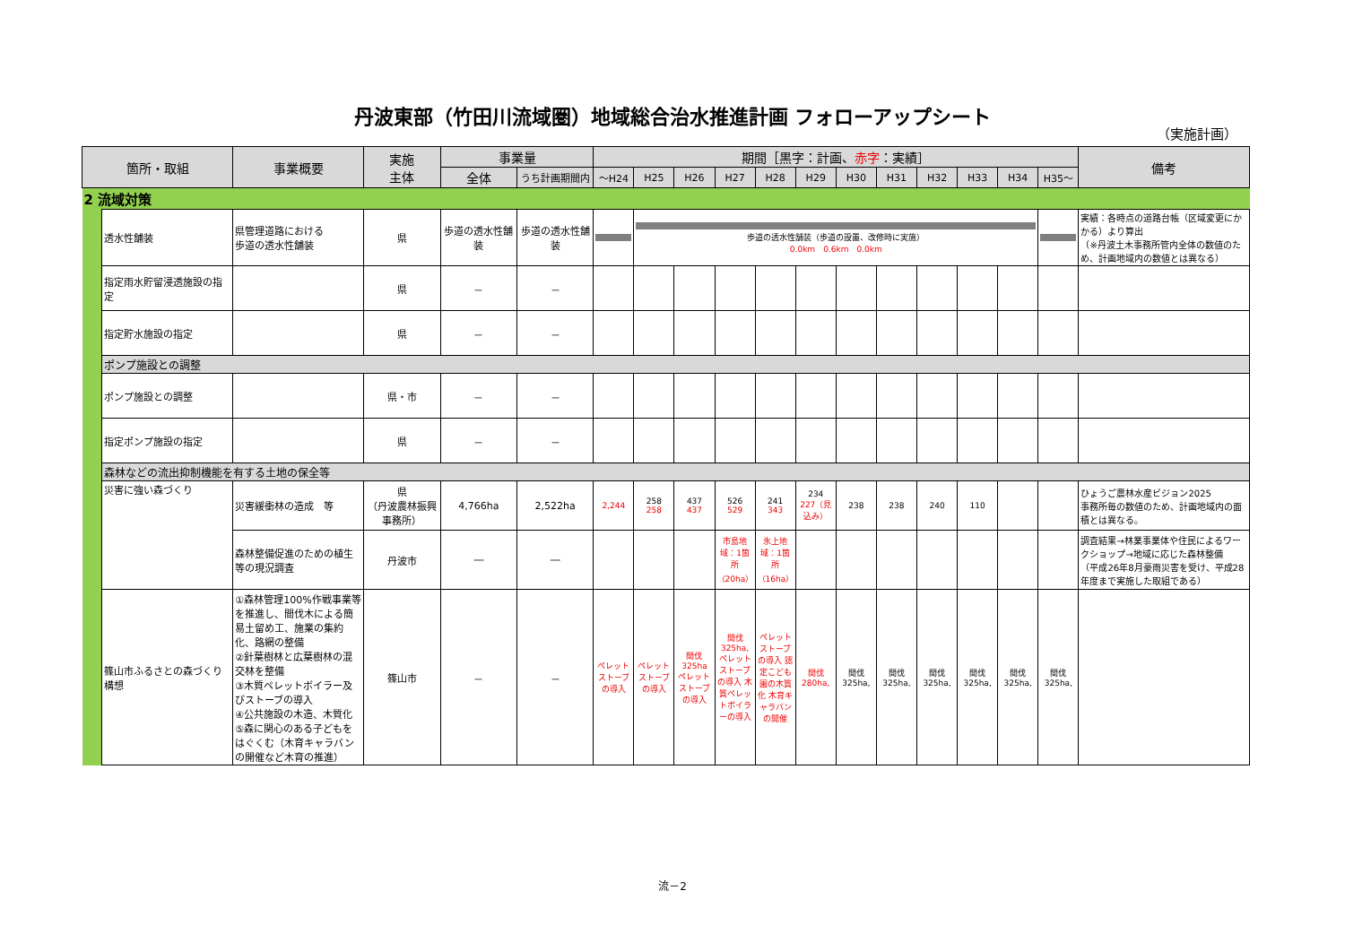丹波東部（竹田川流域圏）地域総合治水推進計画 フォローアップシート
（実施計画）
| 箇所・取組 | | 事業概要 | 実施 主体 | 事業量 | | 期間［黒字：計画、 赤字 ：実績］ | | | | | | | | | | | | 備考 |
| --- | --- | --- | --- | --- | --- | --- | --- | --- | --- | --- | --- | --- | --- | --- | --- | --- | --- | --- |
| | | | | 全体 | うち計画期間内 | ～H24 | H25 | H26 | H27 | H28 | H29 | H30 | H31 | H32 | H33 | H34 | H35～ | |
| 2 流域対策 | | | | | | | | | | | | | | | | | | |
| | 透水性舗装 | 県管理道路における 歩道の透水性舗装 | 県 | 歩道の透水性舗装 | 歩道の透水性舗装 | | 歩道の透水性舗装（歩道の設置、改修時に実施） 0.0km 0.6km 0.0km | | | | | | | | | | | 実績：各時点の道路台帳（区域変更にかかる）より算出 （※丹波土木事務所管内全体の数値のため、計画地域内の数値とは異なる） |
| | 指定雨水貯留浸透施設の指定 | | 県 | － | － | | | | | | | | | | | | | |
| | 指定貯水施設の指定 | | 県 | － | － | | | | | | | | | | | | | |
| | ポンプ施設との調整 | | | | | | | | | | | | | | | | | |
| | ポンプ施設との調整 | | 県・市 | － | － | | | | | | | | | | | | | |
| | 指定ポンプ施設の指定 | | 県 | － | － | | | | | | | | | | | | | |
| | 森林などの流出抑制機能を有する土地の保全等 | | | | | | | | | | | | | | | | | |
| | 災害に強い森づくり | 災害緩衝林の造成 等 | 県 （丹波農林振興事務所） | 4,766ha | 2,522ha | 2,244 | 258 258 | 437 437 | 526 529 | 241 343 | 234 227（見込み） | 238 | 238 | 240 | 110 | | | ひょうご農林水産ビジョン2025 事務所毎の数値のため、計画地域内の面積とは異なる。 |
| | | 森林整備促進のための植生等の現況調査 | 丹波市 | ― | ― | | | | 市島地域：1箇所（20ha） | 氷上地域：1箇所（16ha） | | | | | | | | 調査結果→林業事業体や住民によるワークショップ→地域に応じた森林整備 （平成26年8月豪雨災害を受け、平成28年度まで実施した取組である） |
| | 篠山市ふるさとの森づくり構想 | ①森林管理100%作戦事業等を推進し、間伐木による簡易土留め工、施業の集約化、路網の整備 ②針葉樹林と広葉樹林の混交林を整備 ③木質ペレットボイラー及びストーブの導入 ④公共施設の木造、木質化 ⑤森に関心のある子どもをはぐくむ（木育キャラバンの開催など木育の推進） | 篠山市 | － | － | ペレットストーブの導入 | ペレットストーブの導入 | 間伐325ha ペレットストーブの導入 | 間伐325ha, ペレットストーブの導入 木質ペレットボイラーの導入 | ペレットストーブの導入 認定こども園の木質化 木育キャラバンの開催 | 間伐280ha, | 間伐325ha, | 間伐325ha, | 間伐325ha, | 間伐325ha, | 間伐325ha, | 間伐325ha, | |
流－2